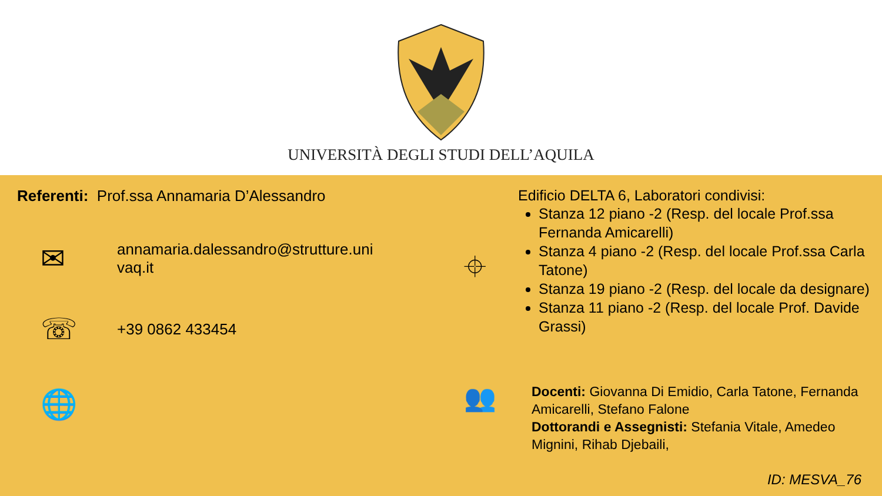UNIVERSITÀ DEGLI STUDI DELL’AQUILA
Referenti: Prof.ssa Annamaria D’Alessandro
✉
annamaria.dalessandro@strutture.uni
vaq.it
☏
+39 0862 433454
🌐
⌖
Edificio DELTA 6, Laboratori condivisi:
Stanza 12 piano -2 (Resp. del locale Prof.ssa Fernanda Amicarelli)
Stanza 4 piano -2 (Resp. del locale Prof.ssa Carla Tatone)
Stanza 19 piano -2 (Resp. del locale da designare)
Stanza 11 piano -2 (Resp. del locale Prof. Davide Grassi)
👥
Docenti: Giovanna Di Emidio, Carla Tatone, Fernanda Amicarelli, Stefano Falone
Dottorandi e Assegnisti: Stefania Vitale, Amedeo Mignini, Rihab Djebaili,
ID: MESVA_76